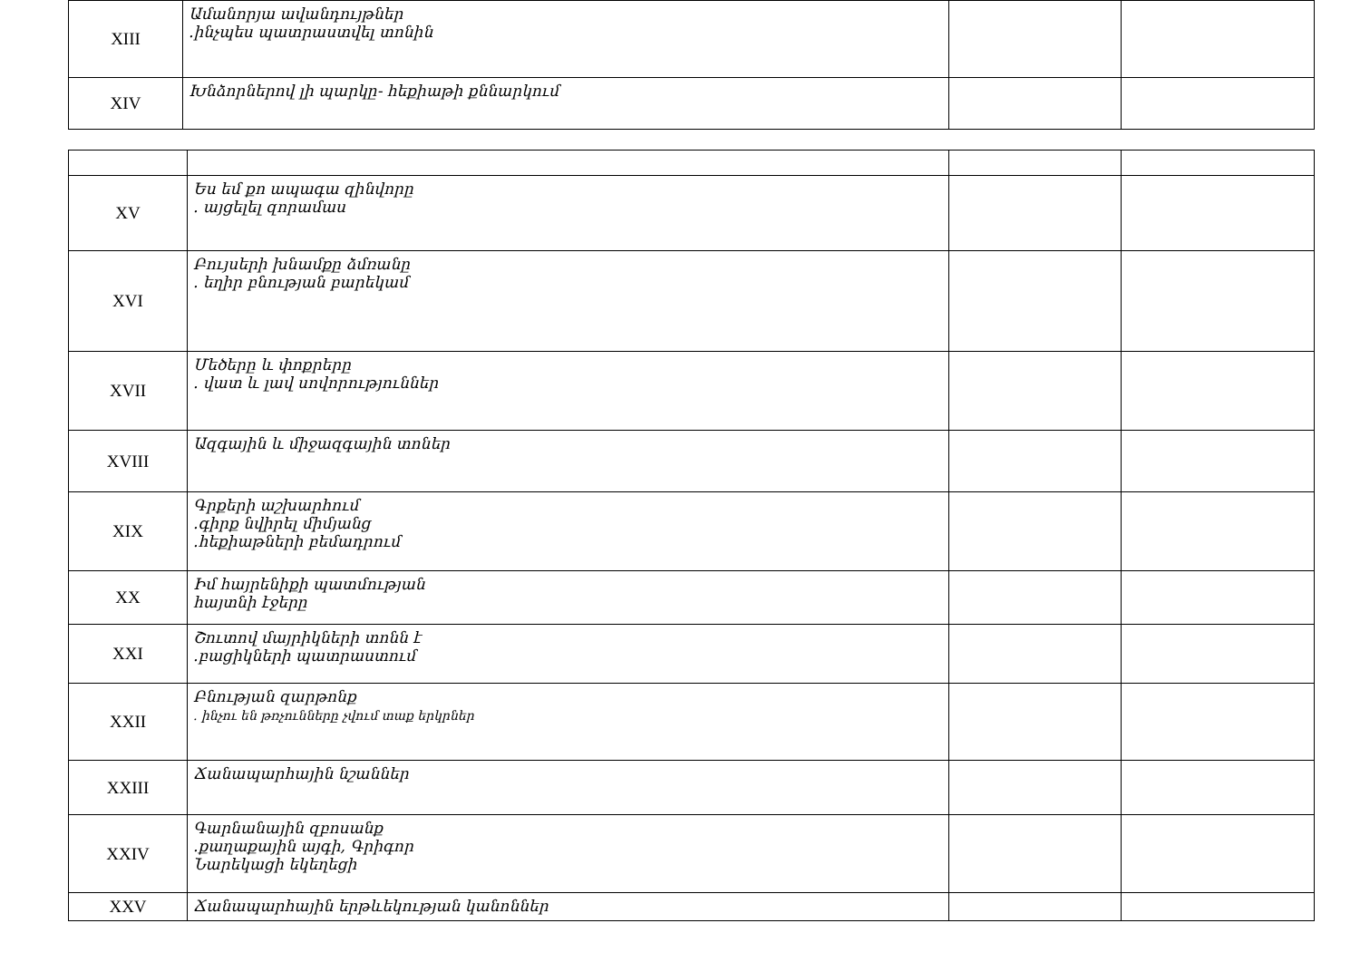| XIII | Ամանորյա ավանդույթներ .ինչպես պատրաստվել տոնին | | |
| XIV | Խնձորներով լի պարկը- հեքիաթի քննարկում | | |
| XV | Ես եմ քո ապագա զինվորը . այցելել զորամաս | | |
| XVI | Բույսերի խնամքը ձմռանը . եղիր բնության բարեկամ | | |
| XVII | Մեծերը և փոքրերը . վատ և լավ սովորություններ | | |
| XVIII | Ազգային և միջազգային տոներ | | |
| XIX | Գրքերի աշխարհում .գիրք նվիրել միմյանց .հեքիաթների բեմադրում | | |
| XX | Իմ հայրենիքի պատմության հայտնի էջերը | | |
| XXI | Շուտով մայրիկների տոնն է .բացիկների պատրաստում | | |
| XXII | Բնության զարթոնք . ինչու են թռչունները չվում տաք երկրներ | | |
| XXIII | Ճանապարհային նշաններ | | |
| XXIV | Գարնանային զբոսանք .քաղաքային այգի, Գրիգոր Նարեկացի եկեղեցի | | |
| XXV | Ճանապարհային երթևեկության կանոններ | | |